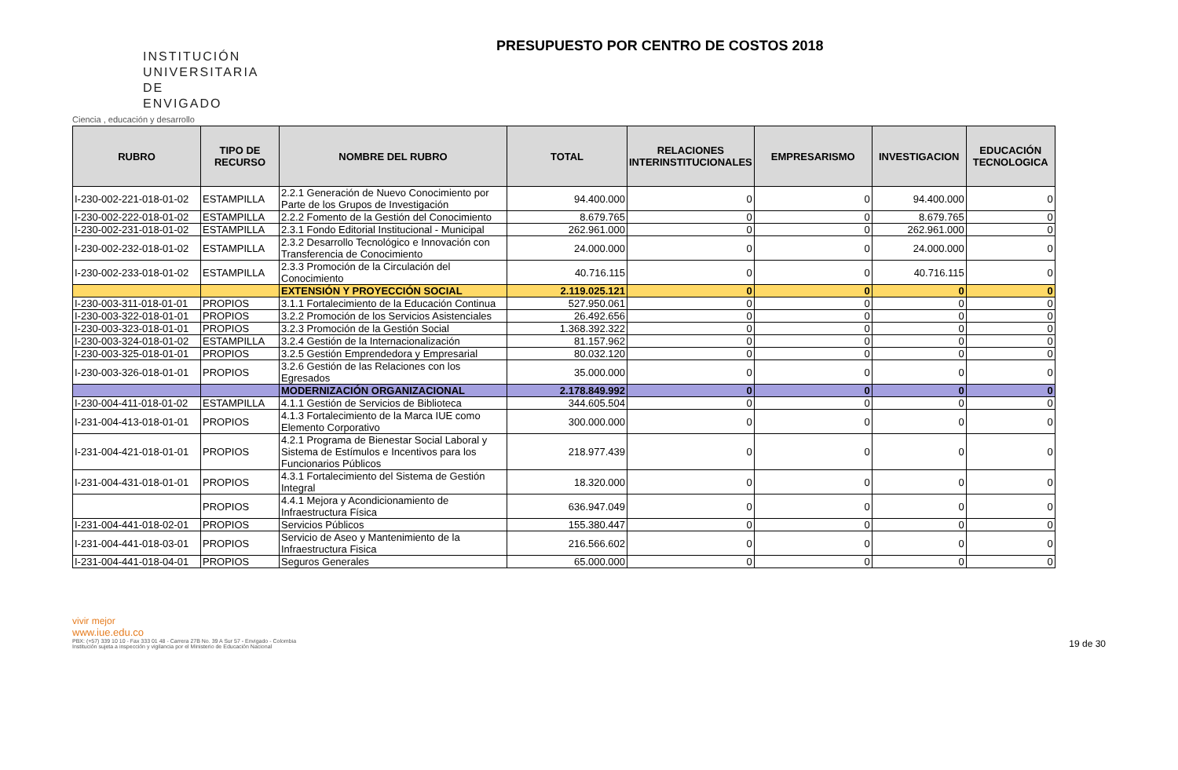INSTITUCIÓN UNIVERSITARIA DE ENVIGADO
Ciencia , educación y desarrollo
PRESUPUESTO POR CENTRO DE COSTOS 2018
| RUBRO | TIPO DE RECURSO | NOMBRE DEL RUBRO | TOTAL | RELACIONES INTERINSTITUCIONALES | EMPRESARISMO | INVESTIGACION | EDUCACIÓN TECNOLOGICA |
| --- | --- | --- | --- | --- | --- | --- | --- |
| I-230-002-221-018-01-02 | ESTAMPILLA | 2.2.1 Generación de Nuevo Conocimiento por Parte de los Grupos de Investigación | 94.400.000 | 0 | 0 | 94.400.000 | 0 |
| I-230-002-222-018-01-02 | ESTAMPILLA | 2.2.2 Fomento de la Gestión del Conocimiento | 8.679.765 | 0 | 0 | 8.679.765 | 0 |
| I-230-002-231-018-01-02 | ESTAMPILLA | 2.3.1 Fondo Editorial Institucional - Municipal | 262.961.000 | 0 | 0 | 262.961.000 | 0 |
| I-230-002-232-018-01-02 | ESTAMPILLA | 2.3.2 Desarrollo Tecnológico e Innovación con Transferencia de Conocimiento | 24.000.000 | 0 | 0 | 24.000.000 | 0 |
| I-230-002-233-018-01-02 | ESTAMPILLA | 2.3.3 Promoción de la Circulación del Conocimiento | 40.716.115 | 0 | 0 | 40.716.115 | 0 |
| | | EXTENSIÓN Y PROYECCIÓN SOCIAL | 2.119.025.121 | 0 | 0 | 0 | 0 |
| I-230-003-311-018-01-01 | PROPIOS | 3.1.1 Fortalecimiento de la Educación Continua | 527.950.061 | 0 | 0 | 0 | 0 |
| I-230-003-322-018-01-01 | PROPIOS | 3.2.2 Promoción de los Servicios Asistenciales | 26.492.656 | 0 | 0 | 0 | 0 |
| I-230-003-323-018-01-01 | PROPIOS | 3.2.3 Promoción de la Gestión Social | 1.368.392.322 | 0 | 0 | 0 | 0 |
| I-230-003-324-018-01-02 | ESTAMPILLA | 3.2.4 Gestión de la Internacionalización | 81.157.962 | 0 | 0 | 0 | 0 |
| I-230-003-325-018-01-01 | PROPIOS | 3.2.5 Gestión Emprendedora y Empresarial | 80.032.120 | 0 | 0 | 0 | 0 |
| I-230-003-326-018-01-01 | PROPIOS | 3.2.6 Gestión de las Relaciones con los Egresados | 35.000.000 | 0 | 0 | 0 | 0 |
| | | MODERNIZACIÓN ORGANIZACIONAL | 2.178.849.992 | 0 | 0 | 0 | 0 |
| I-230-004-411-018-01-02 | ESTAMPILLA | 4.1.1 Gestión de Servicios de Biblioteca | 344.605.504 | 0 | 0 | 0 | 0 |
| I-231-004-413-018-01-01 | PROPIOS | 4.1.3 Fortalecimiento de la Marca IUE como Elemento Corporativo | 300.000.000 | 0 | 0 | 0 | 0 |
| I-231-004-421-018-01-01 | PROPIOS | 4.2.1 Programa de Bienestar Social Laboral y Sistema de Estímulos e Incentivos para los Funcionarios Públicos | 218.977.439 | 0 | 0 | 0 | 0 |
| I-231-004-431-018-01-01 | PROPIOS | 4.3.1 Fortalecimiento del Sistema de Gestión Integral | 18.320.000 | 0 | 0 | 0 | 0 |
| | PROPIOS | 4.4.1 Mejora y Acondicionamiento de Infraestructura Física | 636.947.049 | 0 | 0 | 0 | 0 |
| I-231-004-441-018-02-01 | PROPIOS | Servicios Públicos | 155.380.447 | 0 | 0 | 0 | 0 |
| I-231-004-441-018-03-01 | PROPIOS | Servicio de Aseo y Mantenimiento de la Infraestructura Fisica | 216.566.602 | 0 | 0 | 0 | 0 |
| I-231-004-441-018-04-01 | PROPIOS | Seguros Generales | 65.000.000 | 0 | 0 | 0 | 0 |
vivir mejor
www.iue.edu.co
PBX: (+57) 339 10 10 - Fax 333 01 48 - Carrera 27B No. 39 A Sur 57 - Envigado - Colombia
Institución sujeta a inspección y vigilancia por el Ministerio de Educación Nacional
19 de 30